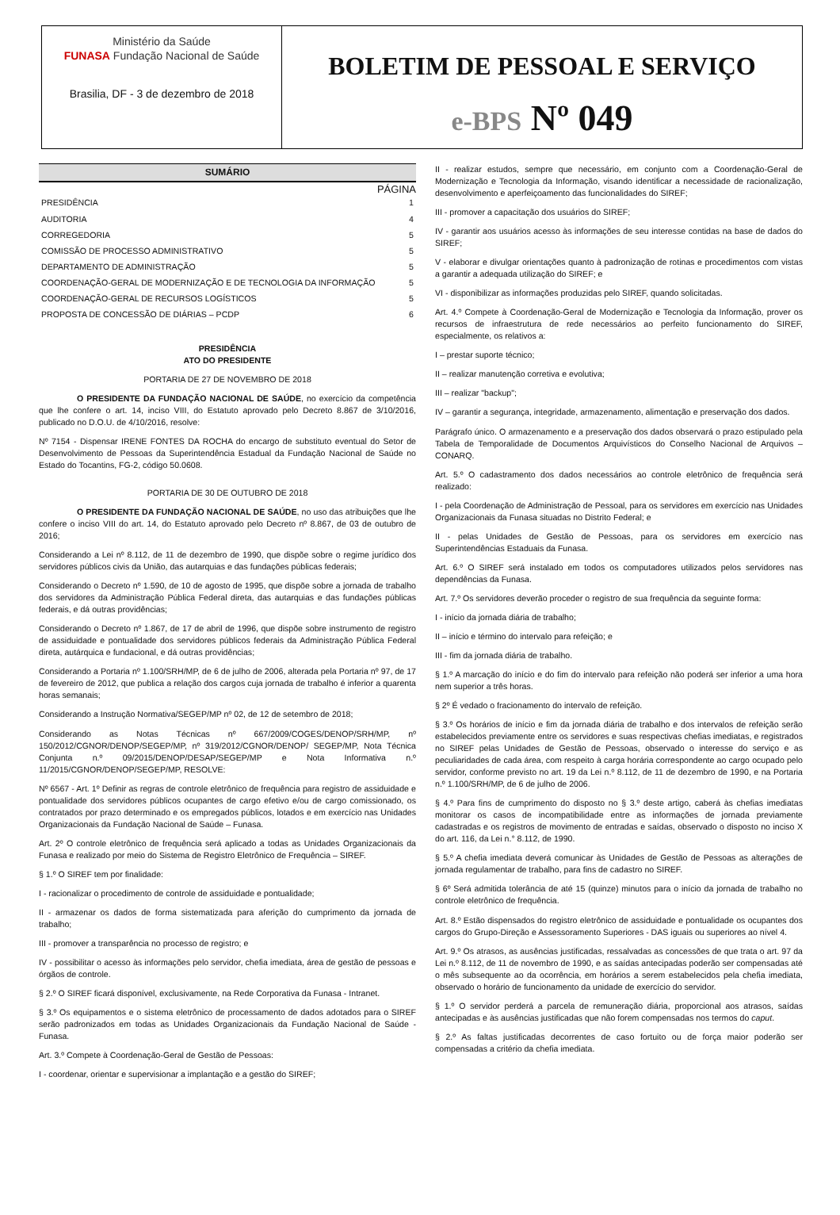Ministério da Saúde
FUNASA Fundação Nacional de Saúde
Brasilia, DF - 3 de dezembro de 2018
BOLETIM DE PESSOAL E SERVIÇO
e-BPS Nº 049
SUMÁRIO
PÁGINA
PRESIDÊNCIA 1
AUDITORIA 4
CORREGEDORIA 5
COMISSÃO DE PROCESSO ADMINISTRATIVO 5
DEPARTAMENTO DE ADMINISTRAÇÃO 5
COORDENAÇÃO-GERAL DE MODERNIZAÇÃO E DE TECNOLOGIA DA INFORMAÇÃO 5
COORDENAÇÃO-GERAL DE RECURSOS LOGÍSTICOS 5
PROPOSTA DE CONCESSÃO DE DIÁRIAS – PCDP 6
PRESIDÊNCIA
ATO DO PRESIDENTE
PORTARIA DE 27 DE NOVEMBRO DE 2018
O PRESIDENTE DA FUNDAÇÃO NACIONAL DE SAÚDE, no exercício da competência que lhe confere o art. 14, inciso VIII, do Estatuto aprovado pelo Decreto 8.867 de 3/10/2016, publicado no D.O.U. de 4/10/2016, resolve:
Nº 7154 - Dispensar IRENE FONTES DA ROCHA do encargo de substituto eventual do Setor de Desenvolvimento de Pessoas da Superintendência Estadual da Fundação Nacional de Saúde no Estado do Tocantins, FG-2, código 50.0608.
PORTARIA DE 30 DE OUTUBRO DE 2018
O PRESIDENTE DA FUNDAÇÃO NACIONAL DE SAÚDE, no uso das atribuições que lhe confere o inciso VIII do art. 14, do Estatuto aprovado pelo Decreto nº 8.867, de 03 de outubro de 2016;
Considerando a Lei nº 8.112, de 11 de dezembro de 1990, que dispõe sobre o regime jurídico dos servidores públicos civis da União, das autarquias e das fundações públicas federais;
Considerando o Decreto nº 1.590, de 10 de agosto de 1995, que dispõe sobre a jornada de trabalho dos servidores da Administração Pública Federal direta, das autarquias e das fundações públicas federais, e dá outras providências;
Considerando o Decreto nº 1.867, de 17 de abril de 1996, que dispõe sobre instrumento de registro de assiduidade e pontualidade dos servidores públicos federais da Administração Pública Federal direta, autárquica e fundacional, e dá outras providências;
Considerando a Portaria nº 1.100/SRH/MP, de 6 de julho de 2006, alterada pela Portaria nº 97, de 17 de fevereiro de 2012, que publica a relação dos cargos cuja jornada de trabalho é inferior a quarenta horas semanais;
Considerando a Instrução Normativa/SEGEP/MP nº 02, de 12 de setembro de 2018;
Considerando as Notas Técnicas nº 667/2009/COGES/DENOP/SRH/MP, nº 150/2012/CGNOR/DENOP/SEGEP/MP, nº 319/2012/CGNOR/DENOP/ SEGEP/MP, Nota Técnica Conjunta n.º 09/2015/DENOP/DESAP/SEGEP/MP e Nota Informativa n.º 11/2015/CGNOR/DENOP/SEGEP/MP, RESOLVE:
Nº 6567 - Art. 1º Definir as regras de controle eletrônico de frequência para registro de assiduidade e pontualidade dos servidores públicos ocupantes de cargo efetivo e/ou de cargo comissionado, os contratados por prazo determinado e os empregados públicos, lotados e em exercício nas Unidades Organizacionais da Fundação Nacional de Saúde – Funasa.
Art. 2º O controle eletrônico de frequência será aplicado a todas as Unidades Organizacionais da Funasa e realizado por meio do Sistema de Registro Eletrônico de Frequência – SIREF.
§ 1.º O SIREF tem por finalidade:
I - racionalizar o procedimento de controle de assiduidade e pontualidade;
II - armazenar os dados de forma sistematizada para aferição do cumprimento da jornada de trabalho;
III - promover a transparência no processo de registro; e
IV - possibilitar o acesso às informações pelo servidor, chefia imediata, área de gestão de pessoas e órgãos de controle.
§ 2.º O SIREF ficará disponível, exclusivamente, na Rede Corporativa da Funasa - Intranet.
§ 3.º Os equipamentos e o sistema eletrônico de processamento de dados adotados para o SIREF serão padronizados em todas as Unidades Organizacionais da Fundação Nacional de Saúde - Funasa.
Art. 3.º Compete à Coordenação-Geral de Gestão de Pessoas:
I - coordenar, orientar e supervisionar a implantação e a gestão do SIREF;
II - realizar estudos, sempre que necessário, em conjunto com a Coordenação-Geral de Modernização e Tecnologia da Informação, visando identificar a necessidade de racionalização, desenvolvimento e aperfeiçoamento das funcionalidades do SIREF;
III - promover a capacitação dos usuários do SIREF;
IV - garantir aos usuários acesso às informações de seu interesse contidas na base de dados do SIREF;
V - elaborar e divulgar orientações quanto à padronização de rotinas e procedimentos com vistas a garantir a adequada utilização do SIREF; e
VI - disponibilizar as informações produzidas pelo SIREF, quando solicitadas.
Art. 4.º Compete à Coordenação-Geral de Modernização e Tecnologia da Informação, prover os recursos de infraestrutura de rede necessários ao perfeito funcionamento do SIREF, especialmente, os relativos a:
I – prestar suporte técnico;
II – realizar manutenção corretiva e evolutiva;
III – realizar "backup";
IV – garantir a segurança, integridade, armazenamento, alimentação e preservação dos dados.
Parágrafo único. O armazenamento e a preservação dos dados observará o prazo estipulado pela Tabela de Temporalidade de Documentos Arquivísticos do Conselho Nacional de Arquivos – CONARQ.
Art. 5.º O cadastramento dos dados necessários ao controle eletrônico de frequência será realizado:
I - pela Coordenação de Administração de Pessoal, para os servidores em exercício nas Unidades Organizacionais da Funasa situadas no Distrito Federal; e
II - pelas Unidades de Gestão de Pessoas, para os servidores em exercício nas Superintendências Estaduais da Funasa.
Art. 6.º O SIREF será instalado em todos os computadores utilizados pelos servidores nas dependências da Funasa.
Art. 7.º Os servidores deverão proceder o registro de sua frequência da seguinte forma:
I - início da jornada diária de trabalho;
II – início e término do intervalo para refeição; e
III - fim da jornada diária de trabalho.
§ 1.º A marcação do início e do fim do intervalo para refeição não poderá ser inferior a uma hora nem superior a três horas.
§ 2º É vedado o fracionamento do intervalo de refeição.
§ 3.º Os horários de início e fim da jornada diária de trabalho e dos intervalos de refeição serão estabelecidos previamente entre os servidores e suas respectivas chefias imediatas, e registrados no SIREF pelas Unidades de Gestão de Pessoas, observado o interesse do serviço e as peculiaridades de cada área, com respeito à carga horária correspondente ao cargo ocupado pelo servidor, conforme previsto no art. 19 da Lei n.º 8.112, de 11 de dezembro de 1990, e na Portaria n.º 1.100/SRH/MP, de 6 de julho de 2006.
§ 4.º Para fins de cumprimento do disposto no § 3.º deste artigo, caberá às chefias imediatas monitorar os casos de incompatibilidade entre as informações de jornada previamente cadastradas e os registros de movimento de entradas e saídas, observado o disposto no inciso X do art. 116, da Lei n.° 8.112, de 1990.
§ 5.º A chefia imediata deverá comunicar às Unidades de Gestão de Pessoas as alterações de jornada regulamentar de trabalho, para fins de cadastro no SIREF.
§ 6º Será admitida tolerância de até 15 (quinze) minutos para o início da jornada de trabalho no controle eletrônico de frequência.
Art. 8.º Estão dispensados do registro eletrônico de assiduidade e pontualidade os ocupantes dos cargos do Grupo-Direção e Assessoramento Superiores - DAS iguais ou superiores ao nível 4.
Art. 9.º Os atrasos, as ausências justificadas, ressalvadas as concessões de que trata o art. 97 da Lei n.º 8.112, de 11 de novembro de 1990, e as saídas antecipadas poderão ser compensadas até o mês subsequente ao da ocorrência, em horários a serem estabelecidos pela chefia imediata, observado o horário de funcionamento da unidade de exercício do servidor.
§ 1.º O servidor perderá a parcela de remuneração diária, proporcional aos atrasos, saídas antecipadas e às ausências justificadas que não forem compensadas nos termos do caput.
§ 2.º As faltas justificadas decorrentes de caso fortuito ou de força maior poderão ser compensadas a critério da chefia imediata.